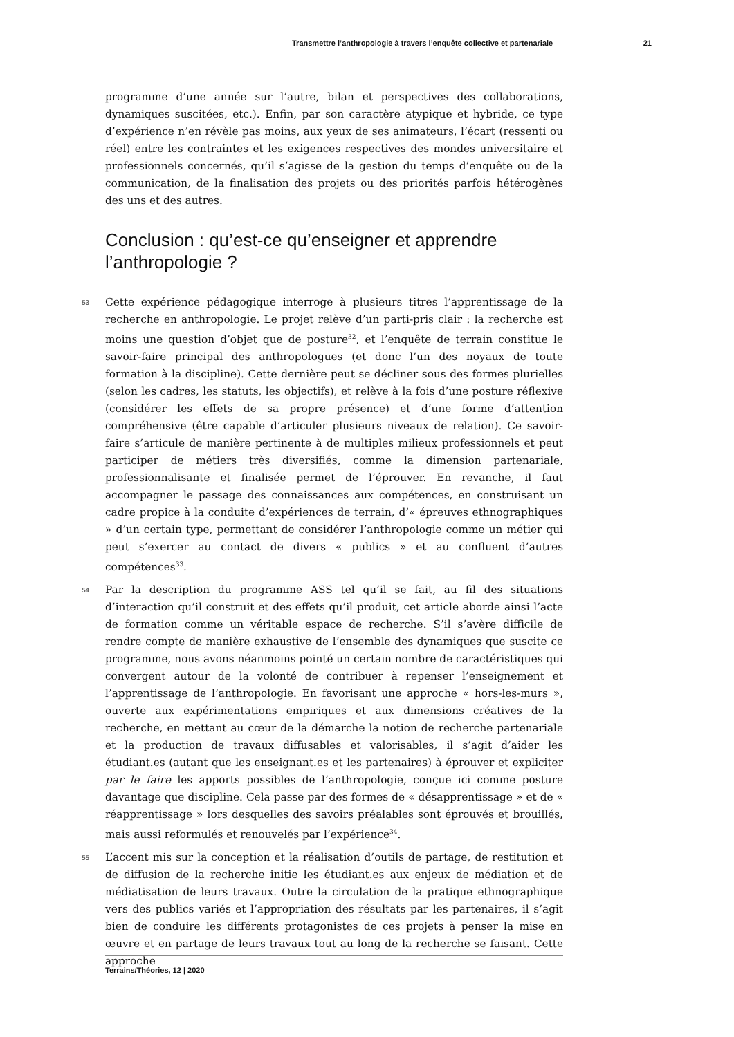Transmettre l’anthropologie à travers l’enquête collective et partenariale 21
programme d’une année sur l’autre, bilan et perspectives des collaborations, dynamiques suscitées, etc.). Enfin, par son caractère atypique et hybride, ce type d’expérience n’en révèle pas moins, aux yeux de ses animateurs, l’écart (ressenti ou réel) entre les contraintes et les exigences respectives des mondes universitaire et professionnels concernés, qu’il s’agisse de la gestion du temps d’enquête ou de la communication, de la finalisation des projets ou des priorités parfois hétérogènes des uns et des autres.
Conclusion : qu’est-ce qu’enseigner et apprendre l’anthropologie ?
53 Cette expérience pédagogique interroge à plusieurs titres l’apprentissage de la recherche en anthropologie. Le projet relève d’un parti-pris clair : la recherche est moins une question d’objet que de posture<sup>32</sup>, et l’enquête de terrain constitue le savoir-faire principal des anthropologues (et donc l’un des noyaux de toute formation à la discipline). Cette dernière peut se décliner sous des formes plurielles (selon les cadres, les statuts, les objectifs), et relève à la fois d’une posture réflexive (considérer les effets de sa propre présence) et d’une forme d’attention compréhensive (être capable d’articuler plusieurs niveaux de relation). Ce savoir-faire s’articule de manière pertinente à de multiples milieux professionnels et peut participer de métiers très diversifiés, comme la dimension partenariale, professionnalisante et finalisée permet de l’éprouver. En revanche, il faut accompagner le passage des connaissances aux compétences, en construisant un cadre propice à la conduite d’expériences de terrain, d’« épreuves ethnographiques » d’un certain type, permettant de considérer l’anthropologie comme un métier qui peut s’exercer au contact de divers « publics » et au confluent d’autres compétences<sup>33</sup>.
54 Par la description du programme ASS tel qu’il se fait, au fil des situations d’interaction qu’il construit et des effets qu’il produit, cet article aborde ainsi l’acte de formation comme un véritable espace de recherche. S’il s’avère difficile de rendre compte de manière exhaustive de l’ensemble des dynamiques que suscite ce programme, nous avons néanmoins pointé un certain nombre de caractéristiques qui convergent autour de la volonté de contribuer à repenser l’enseignement et l’apprentissage de l’anthropologie. En favorisant une approche « hors-les-murs », ouverte aux expérimentations empiriques et aux dimensions créatives de la recherche, en mettant au cœur de la démarche la notion de recherche partenariale et la production de travaux diffusables et valorisables, il s’agit d’aider les étudiant.es (autant que les enseignant.es et les partenaires) à éprouver et expliciter par le faire les apports possibles de l’anthropologie, conçue ici comme posture davantage que discipline. Cela passe par des formes de « désapprentissage » et de « réapprentissage » lors desquelles des savoirs préalables sont éprouvés et brouillés, mais aussi reformulés et renouvelés par l’expérience<sup>34</sup>.
55 L’accent mis sur la conception et la réalisation d’outils de partage, de restitution et de diffusion de la recherche initie les étudiant.es aux enjeux de médiation et de médiatisation de leurs travaux. Outre la circulation de la pratique ethnographique vers des publics variés et l’appropriation des résultats par les partenaires, il s’agit bien de conduire les différents protagonistes de ces projets à penser la mise en œuvre et en partage de leurs travaux tout au long de la recherche se faisant. Cette approche
Terrains/Théories, 12 | 2020